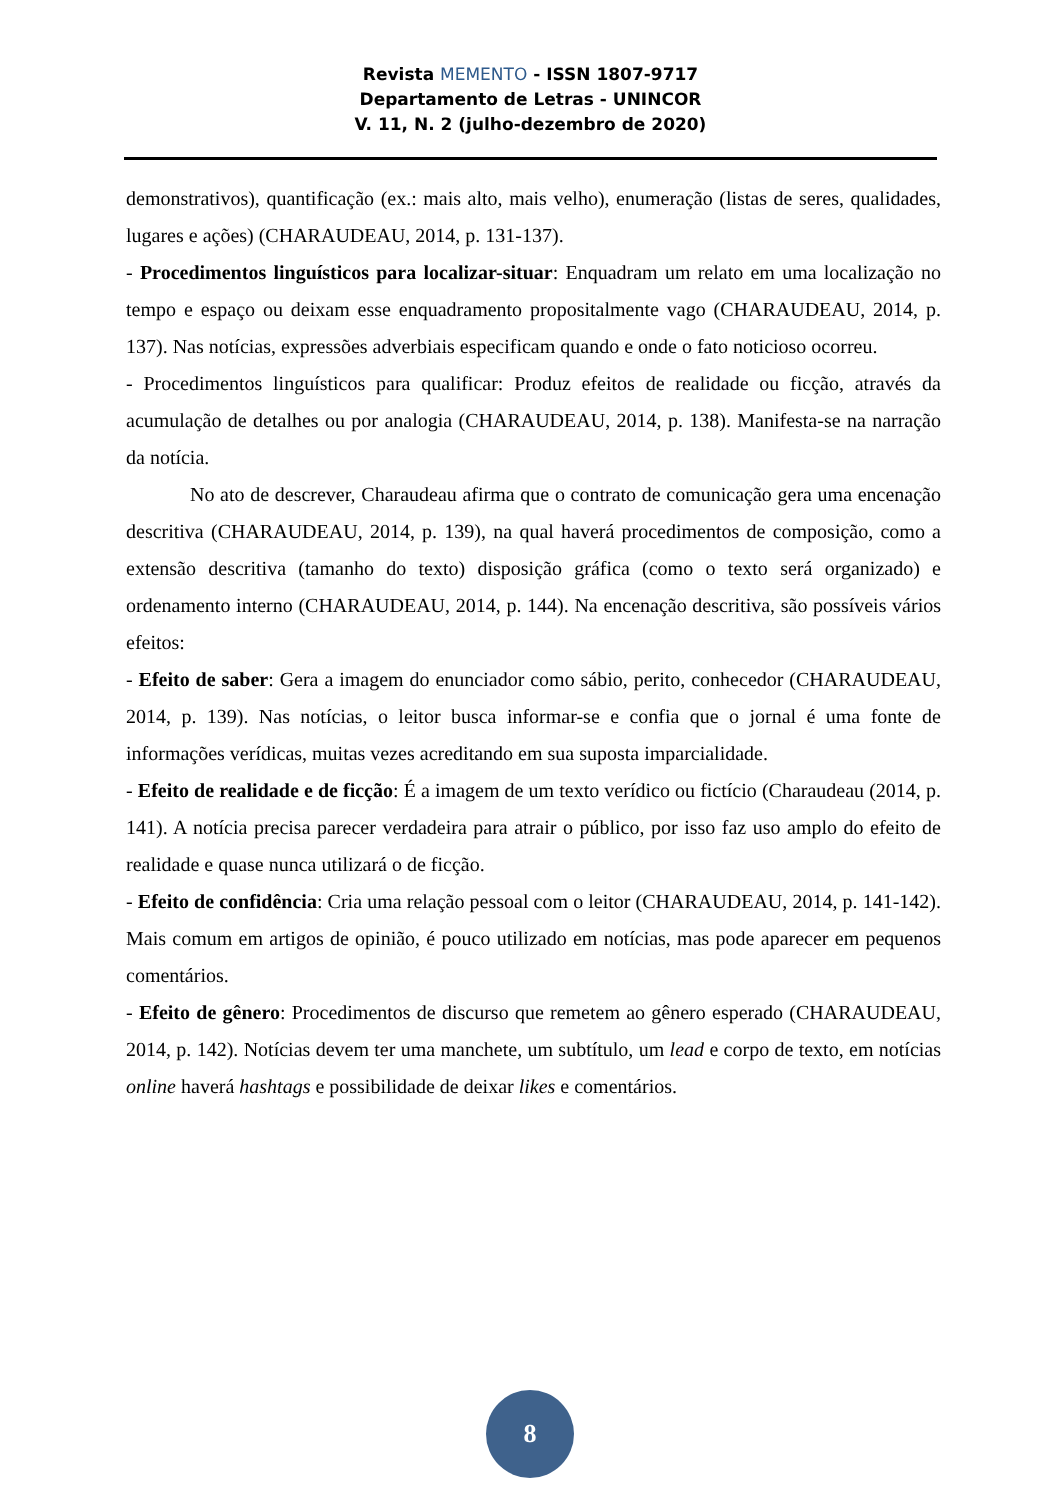Revista MEMENTO - ISSN 1807-9717
Departamento de Letras - UNINCOR
V. 11, N. 2 (julho-dezembro de 2020)
demonstrativos), quantificação (ex.: mais alto, mais velho), enumeração (listas de seres, qualidades, lugares e ações) (CHARAUDEAU, 2014, p. 131-137).
- Procedimentos linguísticos para localizar-situar: Enquadram um relato em uma localização no tempo e espaço ou deixam esse enquadramento propositalmente vago (CHARAUDEAU, 2014, p. 137). Nas notícias, expressões adverbiais especificam quando e onde o fato noticioso ocorreu.
- Procedimentos linguísticos para qualificar: Produz efeitos de realidade ou ficção, através da acumulação de detalhes ou por analogia (CHARAUDEAU, 2014, p. 138). Manifesta-se na narração da notícia.
No ato de descrever, Charaudeau afirma que o contrato de comunicação gera uma encenação descritiva (CHARAUDEAU, 2014, p. 139), na qual haverá procedimentos de composição, como a extensão descritiva (tamanho do texto) disposição gráfica (como o texto será organizado) e ordenamento interno (CHARAUDEAU, 2014, p. 144). Na encenação descritiva, são possíveis vários efeitos:
- Efeito de saber: Gera a imagem do enunciador como sábio, perito, conhecedor (CHARAUDEAU, 2014, p. 139). Nas notícias, o leitor busca informar-se e confia que o jornal é uma fonte de informações verídicas, muitas vezes acreditando em sua suposta imparcialidade.
- Efeito de realidade e de ficção: É a imagem de um texto verídico ou fictício (Charaudeau (2014, p. 141). A notícia precisa parecer verdadeira para atrair o público, por isso faz uso amplo do efeito de realidade e quase nunca utilizará o de ficção.
- Efeito de confidência: Cria uma relação pessoal com o leitor (CHARAUDEAU, 2014, p. 141-142). Mais comum em artigos de opinião, é pouco utilizado em notícias, mas pode aparecer em pequenos comentários.
- Efeito de gênero: Procedimentos de discurso que remetem ao gênero esperado (CHARAUDEAU, 2014, p. 142). Notícias devem ter uma manchete, um subtítulo, um lead e corpo de texto, em notícias online haverá hashtags e possibilidade de deixar likes e comentários.
8